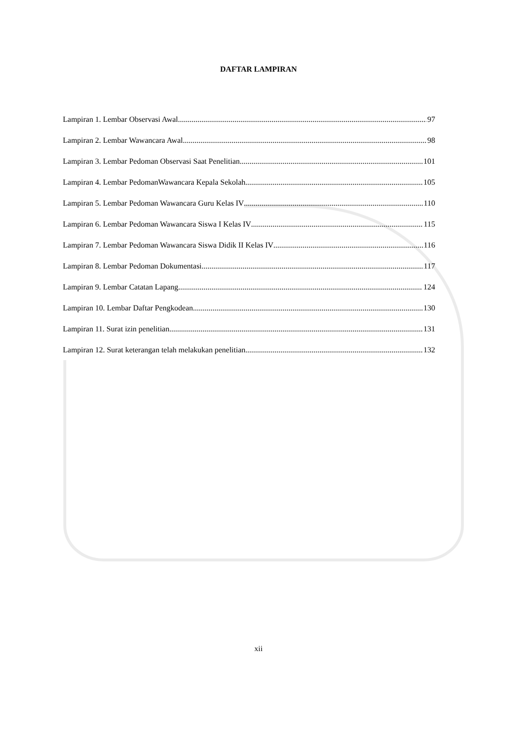DAFTAR LAMPIRAN
Lampiran 1. Lembar Observasi Awal 97
Lampiran 2. Lembar Wawancara Awal 98
Lampiran 3. Lembar Pedoman Observasi Saat Penelitian 101
Lampiran 4. Lembar PedomanWawancara Kepala Sekolah 105
Lampiran 5. Lembar Pedoman Wawancara Guru Kelas IV 110
Lampiran 6. Lembar Pedoman Wawancara Siswa I Kelas IV 115
Lampiran 7. Lembar Pedoman Wawancara Siswa Didik II Kelas IV 116
Lampiran 8. Lembar Pedoman Dokumentasi 117
Lampiran 9. Lembar Catatan Lapang 124
Lampiran 10. Lembar Daftar Pengkodean 130
Lampiran 11. Surat izin penelitian 131
Lampiran 12. Surat keterangan telah melakukan penelitian 132
xii